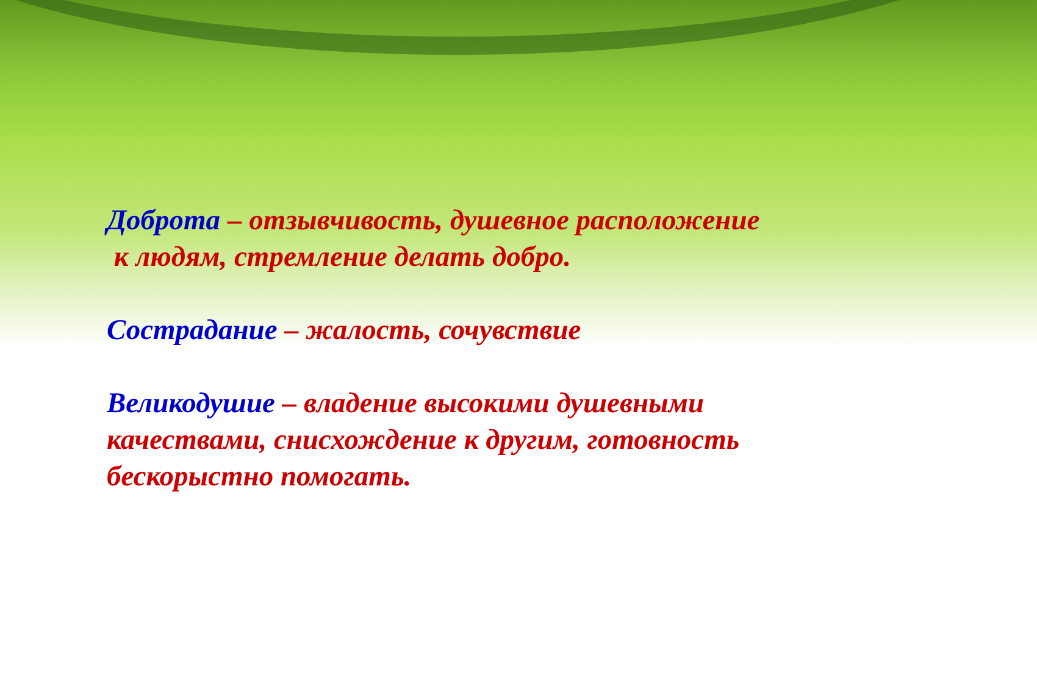Доброта – отзывчивость, душевное расположение
к людям, стремление делать добро.
Сострадание – жалость, сочувствие
Великодушие – владение высокими душевными качествами, снисхождение к другим, готовность бескорыстно помогать.